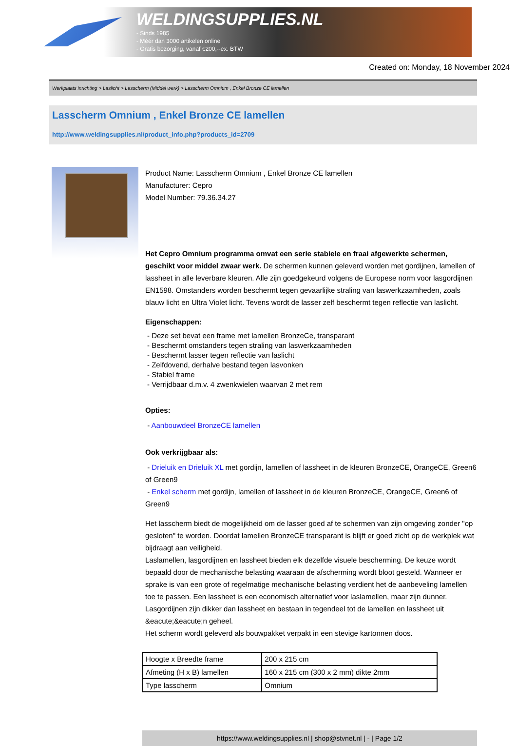WELDINGSUPPLIES.NL
- Sinds 1985
- Méér dan 3000 artikelen online
- Gratis bezorging, vanaf €200,--ex. BTW
Created on: Monday, 18 November 2024
Werkplaats inrichting > Laslicht > Lasscherm (Middel werk) > Lasscherm Omnium , Enkel Bronze CE lamellen
Lasscherm Omnium , Enkel Bronze CE lamellen
http://www.weldingsupplies.nl/product_info.php?products_id=2709
Product Name: Lasscherm Omnium , Enkel Bronze CE lamellen
Manufacturer: Cepro
Model Number: 79.36.34.27
Het Cepro Omnium programma omvat een serie stabiele en fraai afgewerkte schermen, geschikt voor middel zwaar werk. De schermen kunnen geleverd worden met gordijnen, lamellen of lassheet in alle leverbare kleuren. Alle zijn goedgekeurd volgens de Europese norm voor lasgordijnen EN1598. Omstanders worden beschermt tegen gevaarlijke straling van laswerkzaamheden, zoals blauw licht en Ultra Violet licht. Tevens wordt de lasser zelf beschermt tegen reflectie van laslicht.
Eigenschappen:
- Deze set bevat een frame met lamellen BronzeCe, transparant
- Beschermt omstanders tegen straling van laswerkzaamheden
- Beschermt lasser tegen reflectie van laslicht
- Zelfdovend, derhalve bestand tegen lasvonken
- Stabiel frame
- Verrijdbaar d.m.v. 4 zwenkwielen waarvan 2 met rem
Opties:
- Aanbouwdeel BronzeCE lamellen
Ook verkrijgbaar als:
- Drieluik en Drieluik XL met gordijn, lamellen of lassheet in de kleuren BronzeCE, OrangeCE, Green6 of Green9
- Enkel scherm met gordijn, lamellen of lassheet in de kleuren BronzeCE, OrangeCE, Green6 of Green9
Het lasscherm biedt de mogelijkheid om de lasser goed af te schermen van zijn omgeving zonder "op gesloten" te worden. Doordat lamellen BronzeCE transparant is blijft er goed zicht op de werkplek wat bijdraagt aan veiligheid.
Laslamellen, lasgordijnen en lassheet bieden elk dezelfde visuele bescherming. De keuze wordt bepaald door de mechanische belasting waaraan de afscherming wordt bloot gesteld. Wanneer er sprake is van een grote of regelmatige mechanische belasting verdient het de aanbeveling lamellen toe te passen. Een lassheet is een economisch alternatief voor laslamellen, maar zijn dunner. Lasgordijnen zijn dikker dan lassheet en bestaan in tegendeel tot de lamellen en lassheet uit &eacute;&eacute;n geheel.
Het scherm wordt geleverd als bouwpakket verpakt in een stevige kartonnen doos.
| Hoogte x Breedte frame | 200 x 215 cm |
| Afmeting (H x B) lamellen | 160 x 215 cm (300 x 2 mm) dikte 2mm |
| Type lasscherm | Omnium |
https://www.weldingsupplies.nl | shop@stvnet.nl | - | Page 1/2